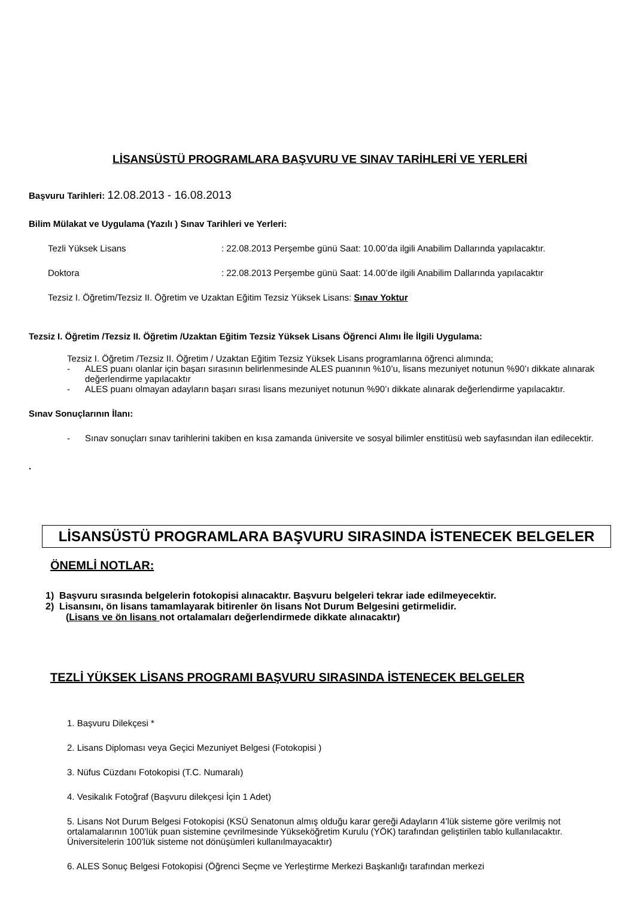LİSANSÜSTÜ PROGRAMLARA BAŞVURU VE SINAV TARİHLERİ VE YERLERİ
Başvuru Tarihleri: 12.08.2013 - 16.08.2013
Bilim Mülakat ve Uygulama (Yazılı ) Sınav Tarihleri ve Yerleri:
Tezli Yüksek Lisans : 22.08.2013 Perşembe günü Saat: 10.00’da ilgili Anabilim Dallarında yapılacaktır.
Doktora : 22.08.2013 Perşembe günü Saat: 14.00’de ilgili Anabilim Dallarında yapılacaktır
Tezsiz I. Öğretim/Tezsiz II. Öğretim ve Uzaktan Eğitim Tezsiz Yüksek Lisans: Sınav Yoktur
Tezsiz I. Öğretim /Tezsiz II. Öğretim /Uzaktan Eğitim Tezsiz Yüksek Lisans Öğrenci Alımı İle İlgili Uygulama:
Tezsiz I. Öğretim /Tezsiz II. Öğretim / Uzaktan Eğitim Tezsiz Yüksek Lisans programlarına öğrenci alımında;
- ALES puanı olanlar için başarı sırasının belirlenmesinde ALES puanının %10’u, lisans mezuniyet notunun %90’ı dikkate alınarak değerlendirme yapılacaktır
- ALES puanı olmayan adayların başarı sırası lisans mezuniyet notunun %90’ı dikkate alınarak değerlendirme yapılacaktır.
Sınav Sonuçlarının İlanı:
- Sınav sonuçları sınav tarihlerini takiben en kısa zamanda üniversite ve sosyal bilimler enstitüsü web sayfasından ilan edilecektir.
.
LİSANSÜSTÜ PROGRAMLARA BAŞVURU SIRASINDA İSTENECEK BELGELER
ÖNEMLİ NOTLAR:
1) Başvuru sırasında belgelerin fotokopisi alınacaktır. Başvuru belgeleri tekrar iade edilmeyecektir.
2) Lisansını, ön lisans tamamlayarak bitirenler ön lisans Not Durum Belgesini getirmelidir.
(Lisans ve ön lisans not ortalamaları değerlendirmede dikkate alınacaktır)
TEZLİ YÜKSEK LİSANS PROGRAMI BAŞVURU SIRASINDA İSTENECEK BELGELER
1. Başvuru Dilekçesi *
2. Lisans Diploması veya Geçici Mezuniyet Belgesi (Fotokopisi )
3. Nüfus Cüzdanı Fotokopisi (T.C. Numaralı)
4. Vesikalık Fotoğraf (Başvuru dilekçesi İçin 1 Adet)
5. Lisans Not Durum Belgesi Fotokopisi (KSÜ Senatonun almış olduğu karar gereği Adayların 4’lük sisteme göre verilmiş not ortalamalarının 100’lük puan sistemine çevrilmesinde Yükseköğretim Kurulu (YÖK) tarafından geliştirilen tablo kullanılacaktır. Üniversitelerin 100’lük sisteme not dönüşümleri kullanılmayacaktır)
6. ALES Sonuç Belgesi Fotokopisi (Öğrenci Seçme ve Yerleştirme Merkezi Başkanlığı tarafından merkezi